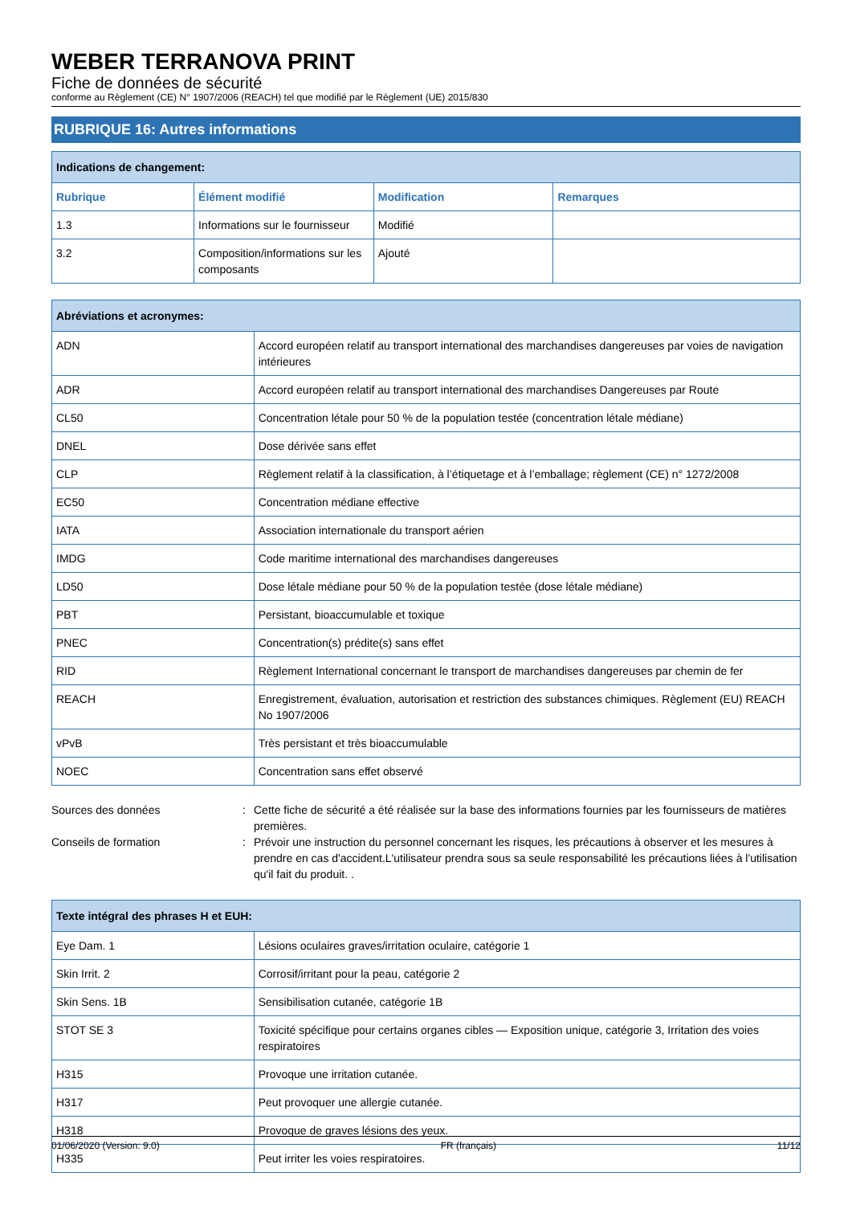WEBER TERRANOVA PRINT
Fiche de données de sécurité
conforme au Règlement (CE) N° 1907/2006 (REACH) tel que modifié par le Règlement (UE) 2015/830
RUBRIQUE 16: Autres informations
| Indications de changement: | | | |
| Rubrique | Élément modifié | Modification | Remarques |
| 1.3 | Informations sur le fournisseur | Modifié | |
| 3.2 | Composition/informations sur les composants | Ajouté | |
| Abréviations et acronymes: | |
| ADN | Accord européen relatif au transport international des marchandises dangereuses par voies de navigation intérieures |
| ADR | Accord européen relatif au transport international des marchandises Dangereuses par Route |
| CL50 | Concentration létale pour 50 % de la population testée (concentration létale médiane) |
| DNEL | Dose dérivée sans effet |
| CLP | Règlement relatif à la classification, à l’étiquetage et à l’emballage; règlement (CE) n° 1272/2008 |
| EC50 | Concentration médiane effective |
| IATA | Association internationale du transport aérien |
| IMDG | Code maritime international des marchandises dangereuses |
| LD50 | Dose létale médiane pour 50 % de la population testée (dose létale médiane) |
| PBT | Persistant, bioaccumulable et toxique |
| PNEC | Concentration(s) prédite(s) sans effet |
| RID | Règlement International concernant le transport de marchandises dangereuses par chemin de fer |
| REACH | Enregistrement, évaluation, autorisation et restriction des substances chimiques. Règlement (EU) REACH No 1907/2006 |
| vPvB | Très persistant et très bioaccumulable |
| NOEC | Concentration sans effet observé |
Sources des données : Cette fiche de sécurité a été réalisée sur la base des informations fournies par les fournisseurs de matières premières.
Conseils de formation : Prévoir une instruction du personnel concernant les risques, les précautions à observer et les mesures à prendre en cas d'accident.L'utilisateur prendra sous sa seule responsabilité les précautions liées à l'utilisation qu'il fait du produit. .
| Texte intégral des phrases H et EUH: | |
| Eye Dam. 1 | Lésions oculaires graves/irritation oculaire, catégorie 1 |
| Skin Irrit. 2 | Corrosif/irritant pour la peau, catégorie 2 |
| Skin Sens. 1B | Sensibilisation cutanée, catégorie 1B |
| STOT SE 3 | Toxicité spécifique pour certains organes cibles — Exposition unique, catégorie 3, Irritation des voies respiratoires |
| H315 | Provoque une irritation cutanée. |
| H317 | Peut provoquer une allergie cutanée. |
| H318 | Provoque de graves lésions des yeux. |
| H335 | Peut irriter les voies respiratoires. |
01/06/2020 (Version: 9.0) FR (français) 11/12